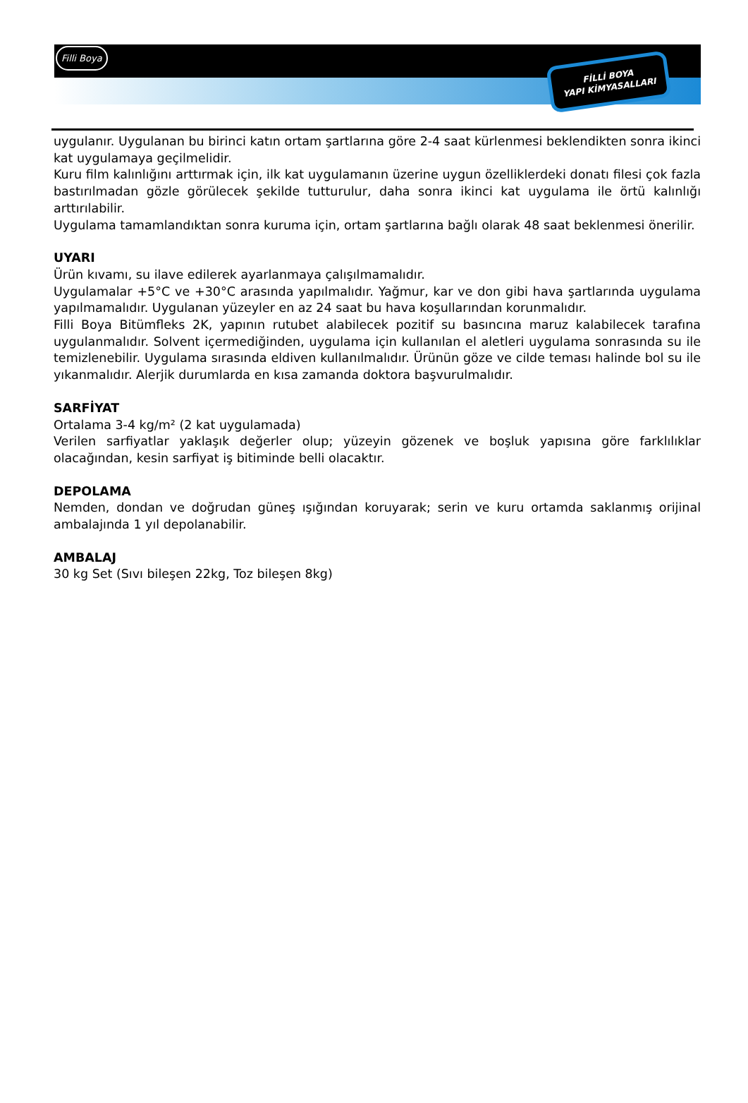Filli Boya
FİLLİ BOYA
YAPI KİMYASALLARI
uygulanır. Uygulanan bu birinci katın ortam şartlarına göre 2-4 saat kürlenmesi beklendikten sonra ikinci kat uygulamaya geçilmelidir.
Kuru film kalınlığını arttırmak için, ilk kat uygulamanın üzerine uygun özelliklerdeki donatı filesi çok fazla bastırılmadan gözle görülecek şekilde tutturulur, daha sonra ikinci kat uygulama ile örtü kalınlığı arttırılabilir.
Uygulama tamamlandıktan sonra kuruma için, ortam şartlarına bağlı olarak 48 saat beklenmesi önerilir.
UYARI
Ürün kıvamı, su ilave edilerek ayarlanmaya çalışılmamalıdır.
Uygulamalar +5°C ve +30°C arasında yapılmalıdır. Yağmur, kar ve don gibi hava şartlarında uygulama yapılmamalıdır. Uygulanan yüzeyler en az 24 saat bu hava koşullarından korunmalıdır.
Filli Boya Bitümfleks 2K, yapının rutubet alabilecek pozitif su basıncına maruz kalabilecek tarafına uygulanmalıdır. Solvent içermediğinden, uygulama için kullanılan el aletleri uygulama sonrasında su ile temizlenebilir. Uygulama sırasında eldiven kullanılmalıdır. Ürünün göze ve cilde teması halinde bol su ile yıkanmalıdır. Alerjik durumlarda en kısa zamanda doktora başvurulmalıdır.
SARFİYAT
Ortalama 3-4 kg/m² (2 kat uygulamada)
Verilen sarfiyatlar yaklaşık değerler olup; yüzeyin gözenek ve boşluk yapısına göre farklılıklar olacağından, kesin sarfiyat iş bitiminde belli olacaktır.
DEPOLAMA
Nemden, dondan ve doğrudan güneş ışığından koruyarak; serin ve kuru ortamda saklanmış orijinal ambalajında 1 yıl depolanabilir.
AMBALAJ
30 kg Set (Sıvı bileşen 22kg, Toz bileşen 8kg)